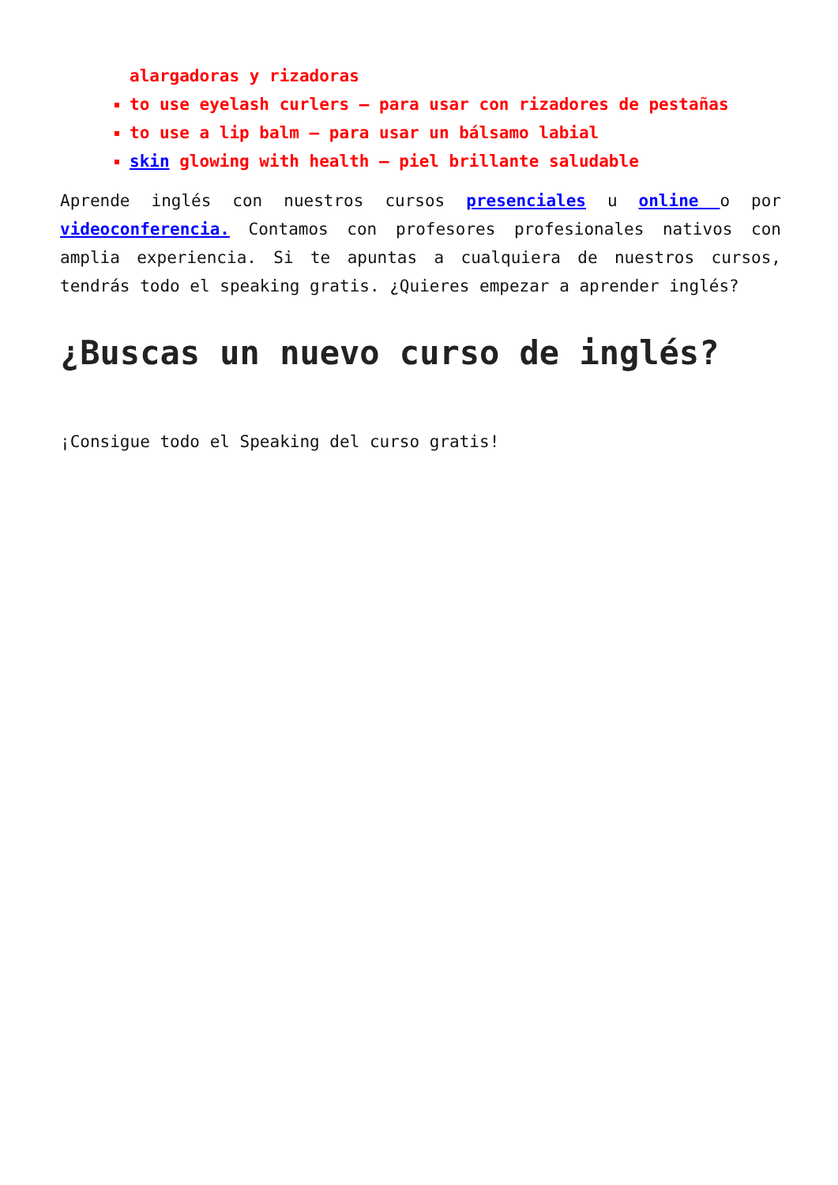alargadoras y rizadoras
to use eyelash curlers – para usar con rizadores de pestañas
to use a lip balm – para usar un bálsamo labial
skin glowing with health – piel brillante saludable
Aprende inglés con nuestros cursos presenciales u online o por videoconferencia. Contamos con profesores profesionales nativos con amplia experiencia. Si te apuntas a cualquiera de nuestros cursos, tendrás todo el speaking gratis. ¿Quieres empezar a aprender inglés?
¿Buscas un nuevo curso de inglés?
¡Consigue todo el Speaking del curso gratis!